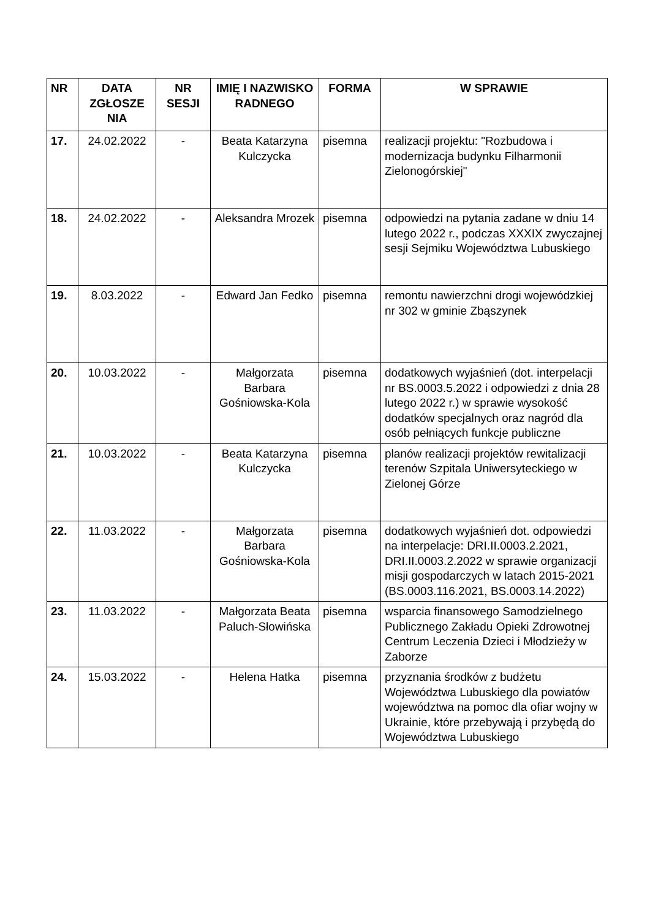| NR | DATA ZGŁOSZE NIA | NR SESJI | IMIĘ I NAZWISKO RADNEGO | FORMA | W SPRAWIE |
| --- | --- | --- | --- | --- | --- |
| 17. | 24.02.2022 | - | Beata Katarzyna Kulczycka | pisemna | realizacji projektu: "Rozbudowa i modernizacja budynku Filharmonii Zielonogórskiej" |
| 18. | 24.02.2022 | - | Aleksandra Mrozek | pisemna | odpowiedzi na pytania zadane w dniu 14 lutego 2022 r., podczas XXXIX zwyczajnej sesji Sejmiku Województwa Lubuskiego |
| 19. | 8.03.2022 | - | Edward Jan Fedko | pisemna | remontu nawierzchni drogi wojewódzkiej nr 302 w gminie Zbąszynek |
| 20. | 10.03.2022 | - | Małgorzata Barbara Gośniowska-Kola | pisemna | dodatkowych wyjaśnień (dot. interpelacji nr BS.0003.5.2022 i odpowiedzi z dnia 28 lutego 2022 r.) w sprawie wysokość dodatków specjalnych oraz nagród dla osób pełniących funkcje publiczne |
| 21. | 10.03.2022 | - | Beata Katarzyna Kulczycka | pisemna | planów realizacji projektów rewitalizacji terenów Szpitala Uniwersyteckiego w Zielonej Górze |
| 22. | 11.03.2022 | - | Małgorzata Barbara Gośniowska-Kola | pisemna | dodatkowych wyjaśnień dot. odpowiedzi na interpelacje: DRI.II.0003.2.2021, DRI.II.0003.2.2022 w sprawie organizacji misji gospodarczych w latach 2015-2021 (BS.0003.116.2021, BS.0003.14.2022) |
| 23. | 11.03.2022 | - | Małgorzata Beata Paluch-Słowińska | pisemna | wsparcia finansowego Samodzielnego Publicznego Zakładu Opieki Zdrowotnej Centrum Leczenia Dzieci i Młodzieży w Zaborze |
| 24. | 15.03.2022 | - | Helena Hatka | pisemna | przyznania środków z budżetu Województwa Lubuskiego dla powiatów województwa na pomoc dla ofiar wojny w Ukrainie, które przebywają i przybędą do Województwa Lubuskiego |